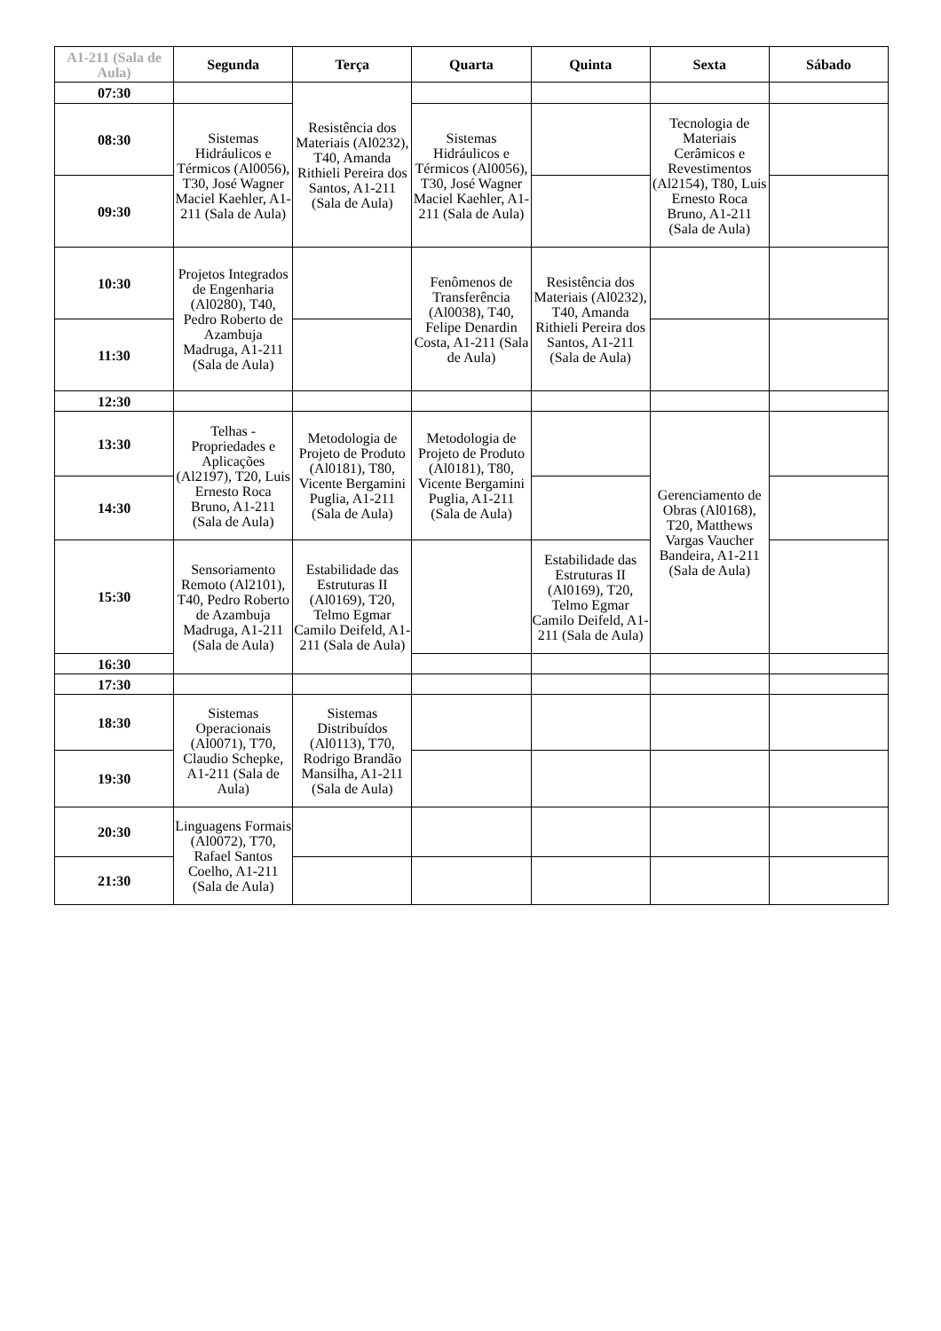| A1-211 (Sala de Aula) | Segunda | Terça | Quarta | Quinta | Sexta | Sábado |
| --- | --- | --- | --- | --- | --- | --- |
| 07:30 | | Resistência dos Materiais (Al0232), T40, Amanda Rithieli Pereira dos Santos, A1-211 (Sala de Aula) | | | | |
| 08:30 | Sistemas Hidráulicos e Térmicos (Al0056), T30, José Wagner Maciel Kaehler, A1-211 (Sala de Aula) | | Sistemas Hidráulicos e Térmicos (Al0056), T30, José Wagner Maciel Kaehler, A1-211 (Sala de Aula) | | Tecnologia de Materiais Cerâmicos e Revestimentos (Al2154), T80, Luis Ernesto Roca Bruno, A1-211 (Sala de Aula) | |
| 09:30 | | | | | | |
| 10:30 | Projetos Integrados de Engenharia (Al0280), T40, Pedro Roberto de Azambuja Madruga, A1-211 (Sala de Aula) | | Fenômenos de Transferência (Al0038), T40, Felipe Denardin Costa, A1-211 (Sala de Aula) | Resistência dos Materiais (Al0232), T40, Amanda Rithieli Pereira dos Santos, A1-211 (Sala de Aula) | | |
| 11:30 | | | | | | |
| 12:30 | | | | | | |
| 13:30 | Telhas - Propriedades e Aplicações (Al2197), T20, Luis Ernesto Roca Bruno, A1-211 (Sala de Aula) | Metodologia de Projeto de Produto (Al0181), T80, Vicente Bergamini Puglia, A1-211 (Sala de Aula) | Metodologia de Projeto de Produto (Al0181), T80, Vicente Bergamini Puglia, A1-211 (Sala de Aula) | | Gerenciamento de Obras (Al0168), T20, Matthews Vargas Vaucher Bandeira, A1-211 (Sala de Aula) | |
| 14:30 | | | | | | |
| 15:30 | Sensoriamento Remoto (Al2101), T40, Pedro Roberto de Azambuja Madruga, A1-211 (Sala de Aula) | Estabilidade das Estruturas II (Al0169), T20, Telmo Egmar Camilo Deifeld, A1-211 (Sala de Aula) | | Estabilidade das Estruturas II (Al0169), T20, Telmo Egmar Camilo Deifeld, A1-211 (Sala de Aula) | | |
| 16:30 | | | | | | |
| 17:30 | | | | | | |
| 18:30 | Sistemas Operacionais (Al0071), T70, Claudio Schepke, A1-211 (Sala de Aula) | Sistemas Distribuídos (Al0113), T70, Rodrigo Brandão Mansilha, A1-211 (Sala de Aula) | | | | |
| 19:30 | | | | | | |
| 20:30 | Linguagens Formais (Al0072), T70, Rafael Santos Coelho, A1-211 (Sala de Aula) | | | | | |
| 21:30 | | | | | | |